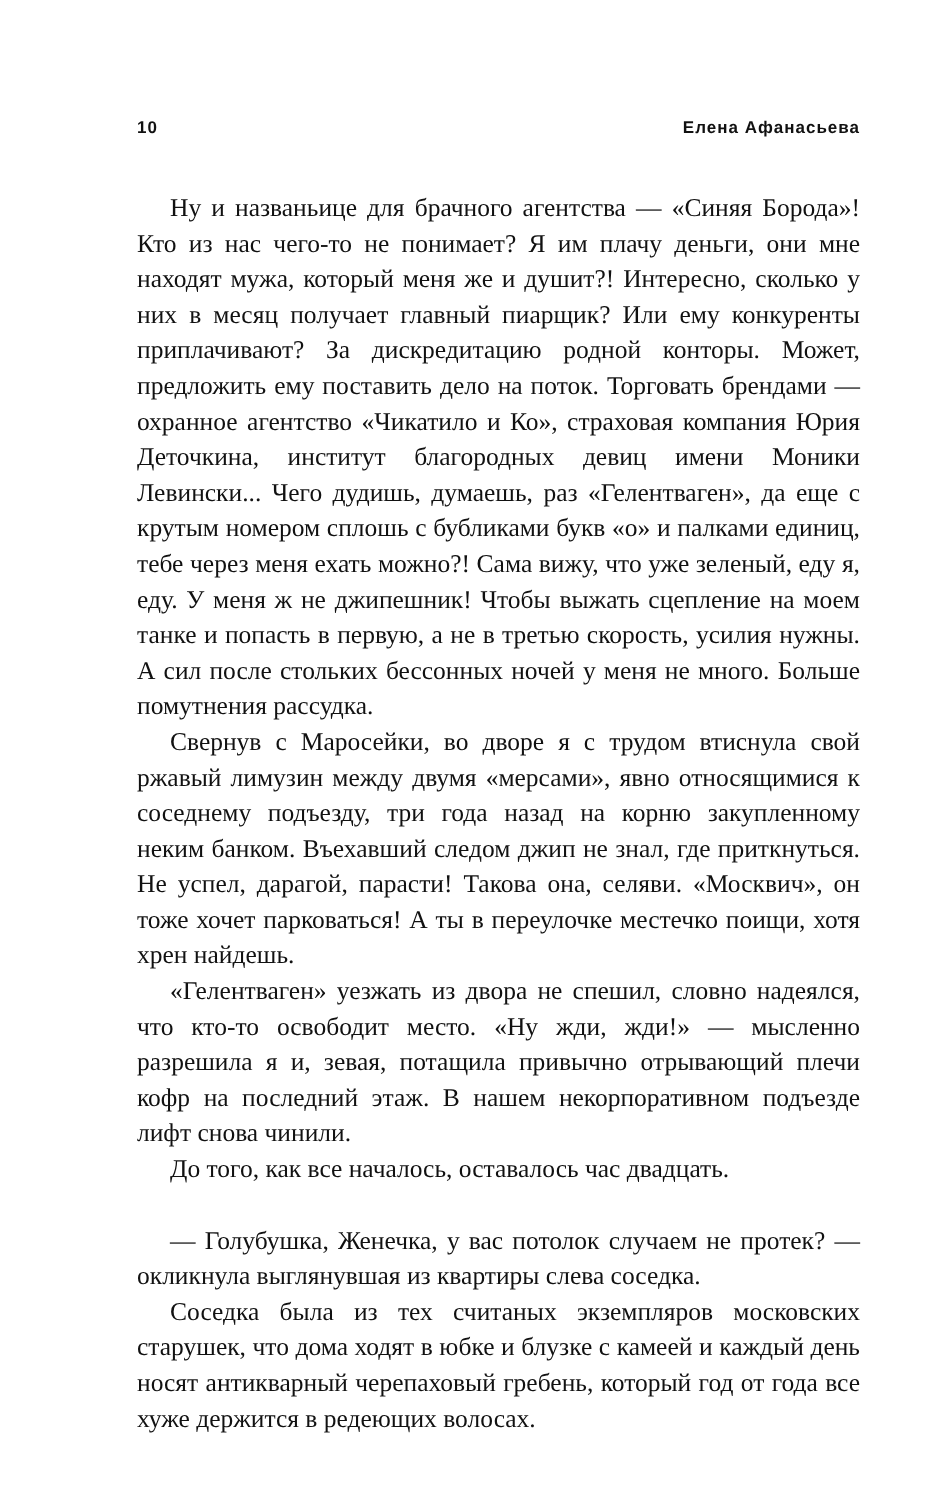10 Елена Афанасьева
Ну и названьице для брачного агентства — «Синяя Борода»! Кто из нас чего-то не понимает? Я им плачу деньги, они мне находят мужа, который меня же и душит?! Интересно, сколько у них в месяц получает главный пиарщик? Или ему конкуренты приплачивают? За дискредитацию родной конторы. Может, предложить ему поставить дело на поток. Торговать брендами — охранное агентство «Чикатило и Ко», страховая компания Юрия Деточкина, институт благородных девиц имени Моники Левински... Чего дудишь, думаешь, раз «Гелентваген», да еще с крутым номером сплошь с бубликами букв «о» и палками единиц, тебе через меня ехать можно?! Сама вижу, что уже зеленый, еду я, еду. У меня ж не джипешник! Чтобы выжать сцепление на моем танке и попасть в первую, а не в третью скорость, усилия нужны. А сил после стольких бессонных ночей у меня не много. Больше помутнения рассудка.
Свернув с Маросейки, во дворе я с трудом втиснула свой ржавый лимузин между двумя «мерсами», явно относящимися к соседнему подъезду, три года назад на корню закупленному неким банком. Въехавший следом джип не знал, где приткнуться. Не успел, дарагой, парасти! Такова она, селяви. «Москвич», он тоже хочет парковаться! А ты в переулочке местечко поищи, хотя хрен найдешь.
«Гелентваген» уезжать из двора не спешил, словно надеялся, что кто-то освободит место. «Ну жди, жди!» — мысленно разрешила я и, зевая, потащила привычно отрывающий плечи кофр на последний этаж. В нашем некорпоративном подъезде лифт снова чинили.
До того, как все началось, оставалось час двадцать.
— Голубушка, Женечка, у вас потолок случаем не протек? — окликнула выглянувшая из квартиры слева соседка.
Соседка была из тех считаных экземпляров московских старушек, что дома ходят в юбке и блузке с камеей и каждый день носят антикварный черепаховый гребень, который год от года все хуже держится в редеющих волосах.